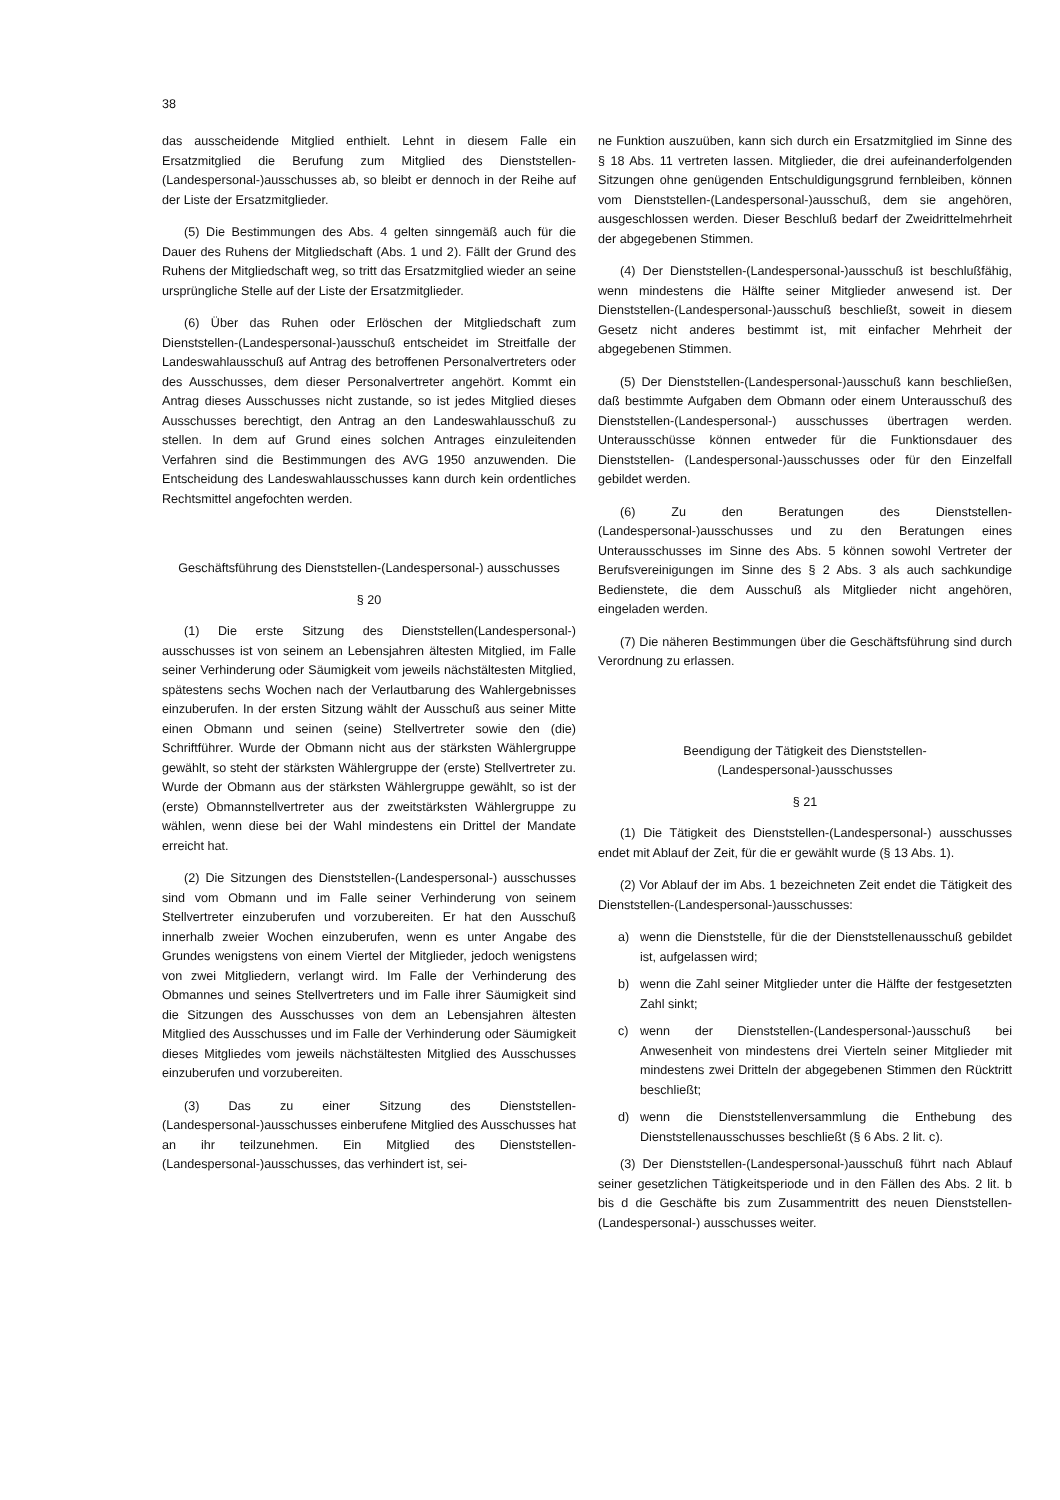38
das ausscheidende Mitglied enthielt. Lehnt in diesem Falle ein Ersatzmitglied die Berufung zum Mitglied des Dienststellen-(Landespersonal-)ausschusses ab, so bleibt er dennoch in der Reihe auf der Liste der Ersatzmitglieder.
(5) Die Bestimmungen des Abs. 4 gelten sinngemäß auch für die Dauer des Ruhens der Mitgliedschaft (Abs. 1 und 2). Fällt der Grund des Ruhens der Mitgliedschaft weg, so tritt das Ersatzmitglied wieder an seine ursprüngliche Stelle auf der Liste der Ersatzmitglieder.
(6) Über das Ruhen oder Erlöschen der Mitgliedschaft zum Dienststellen-(Landespersonal-)ausschuß entscheidet im Streitfalle der Landeswahlausschuß auf Antrag des betroffenen Personalvertreters oder des Ausschusses, dem dieser Personalvertreter angehört. Kommt ein Antrag dieses Ausschusses nicht zustande, so ist jedes Mitglied dieses Ausschusses berechtigt, den Antrag an den Landeswahlausschuß zu stellen. In dem auf Grund eines solchen Antrages einzuleitenden Verfahren sind die Bestimmungen des AVG 1950 anzuwenden. Die Entscheidung des Landeswahlausschusses kann durch kein ordentliches Rechtsmittel angefochten werden.
Geschäftsführung des Dienststellen-(Landespersonal-) ausschusses
§ 20
(1) Die erste Sitzung des Dienststellen(Landespersonal-) ausschusses ist von seinem an Lebensjahren ältesten Mitglied, im Falle seiner Verhinderung oder Säumigkeit vom jeweils nächstältesten Mitglied, spätestens sechs Wochen nach der Verlautbarung des Wahlergebnisses einzuberufen. In der ersten Sitzung wählt der Ausschuß aus seiner Mitte einen Obmann und seinen (seine) Stellvertreter sowie den (die) Schriftführer. Wurde der Obmann nicht aus der stärksten Wählergruppe gewählt, so steht der stärksten Wählergruppe der (erste) Stellvertreter zu. Wurde der Obmann aus der stärksten Wählergruppe gewählt, so ist der (erste) Obmannstellvertreter aus der zweitstärksten Wählergruppe zu wählen, wenn diese bei der Wahl mindestens ein Drittel der Mandate erreicht hat.
(2) Die Sitzungen des Dienststellen-(Landespersonal-) ausschusses sind vom Obmann und im Falle seiner Verhinderung von seinem Stellvertreter einzuberufen und vorzubereiten. Er hat den Ausschuß innerhalb zweier Wochen einzuberufen, wenn es unter Angabe des Grundes wenigstens von einem Viertel der Mitglieder, jedoch wenigstens von zwei Mitgliedern, verlangt wird. Im Falle der Verhinderung des Obmannes und seines Stellvertreters und im Falle ihrer Säumigkeit sind die Sitzungen des Ausschusses von dem an Lebensjahren ältesten Mitglied des Ausschusses und im Falle der Verhinderung oder Säumigkeit dieses Mitgliedes vom jeweils nächstältesten Mitglied des Ausschusses einzuberufen und vorzubereiten.
(3) Das zu einer Sitzung des Dienststellen-(Landespersonal-)ausschusses einberufene Mitglied des Ausschusses hat an ihr teilzunehmen. Ein Mitglied des Dienststellen-(Landespersonal-)ausschusses, das verhindert ist, sei-
ne Funktion auszuüben, kann sich durch ein Ersatzmitglied im Sinne des § 18 Abs. 11 vertreten lassen. Mitglieder, die drei aufeinanderfolgenden Sitzungen ohne genügenden Entschuldigungsgrund fernbleiben, können vom Dienststellen-(Landespersonal-)ausschuß, dem sie angehören, ausgeschlossen werden. Dieser Beschluß bedarf der Zweidrittelmehrheit der abgegebenen Stimmen.
(4) Der Dienststellen-(Landespersonal-)ausschuß ist beschlußfähig, wenn mindestens die Hälfte seiner Mitglieder anwesend ist. Der Dienststellen-(Landespersonal-)ausschuß beschließt, soweit in diesem Gesetz nicht anderes bestimmt ist, mit einfacher Mehrheit der abgegebenen Stimmen.
(5) Der Dienststellen-(Landespersonal-)ausschuß kann beschließen, daß bestimmte Aufgaben dem Obmann oder einem Unterausschuß des Dienststellen-(Landespersonal-) ausschusses übertragen werden. Unterausschüsse können entweder für die Funktionsdauer des Dienststellen- (Landespersonal-)ausschusses oder für den Einzelfall gebildet werden.
(6) Zu den Beratungen des Dienststellen-(Landespersonal-)ausschusses und zu den Beratungen eines Unterausschusses im Sinne des Abs. 5 können sowohl Vertreter der Berufsvereinigungen im Sinne des § 2 Abs. 3 als auch sachkundige Bedienstete, die dem Ausschuß als Mitglieder nicht angehören, eingeladen werden.
(7) Die näheren Bestimmungen über die Geschäftsführung sind durch Verordnung zu erlassen.
Beendigung der Tätigkeit des Dienststellen-
(Landespersonal-)ausschusses
§ 21
(1) Die Tätigkeit des Dienststellen-(Landespersonal-) ausschusses endet mit Ablauf der Zeit, für die er gewählt wurde (§ 13 Abs. 1).
(2) Vor Ablauf der im Abs. 1 bezeichneten Zeit endet die Tätigkeit des Dienststellen-(Landespersonal-)ausschusses:
a) wenn die Dienststelle, für die der Dienststellenausschuß gebildet ist, aufgelassen wird;
b) wenn die Zahl seiner Mitglieder unter die Hälfte der festgesetzten Zahl sinkt;
c) wenn der Dienststellen-(Landespersonal-)ausschuß bei Anwesenheit von mindestens drei Vierteln seiner Mitglieder mit mindestens zwei Dritteln der abgegebenen Stimmen den Rücktritt beschließt;
d) wenn die Dienststellenversammlung die Enthebung des Dienststellenausschusses beschließt (§ 6 Abs. 2 lit. c).
(3) Der Dienststellen-(Landespersonal-)ausschuß führt nach Ablauf seiner gesetzlichen Tätigkeitsperiode und in den Fällen des Abs. 2 lit. b bis d die Geschäfte bis zum Zusammentritt des neuen Dienststellen-(Landespersonal-) ausschusses weiter.